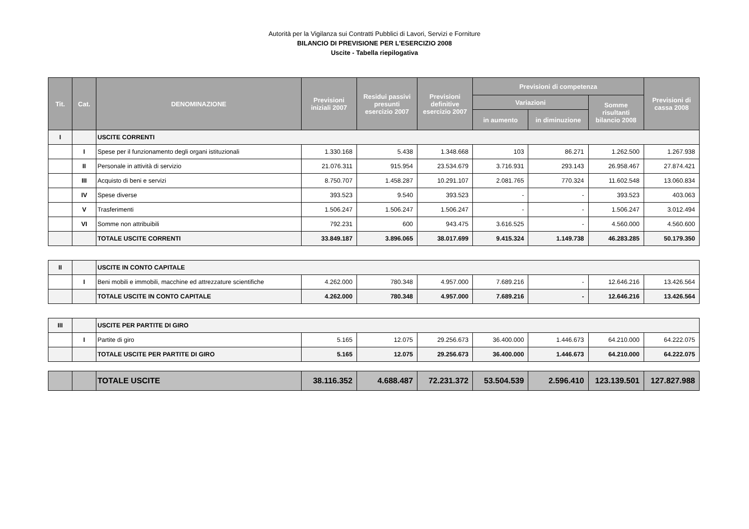Autorità per la Vigilanza sui Contratti Pubblici di Lavori, Servizi e Forniture
BILANCIO DI PREVISIONE PER L'ESERCIZIO 2008
Uscite - Tabella riepilogativa
| Tit. | Cat. | DENOMINAZIONE | Previsioni iniziali 2007 | Residui passivi presunti esercizio 2007 | Previsioni definitive esercizio 2007 | Previsioni di competenza | | | Previsioni di cassa 2008 |
| --- | --- | --- | --- | --- | --- | --- | --- | --- | --- |
| | | | | | | Variazioni | | Somme risultanti bilancio 2008 | |
| | | | | | | in aumento | in diminuzione | | |
| I | | USCITE CORRENTI | | | | | | | |
| | I | Spese per il funzionamento degli organi istituzionali | 1.330.168 | 5.438 | 1.348.668 | 103 | 86.271 | 1.262.500 | 1.267.938 |
| | II | Personale in attività di servizio | 21.076.311 | 915.954 | 23.534.679 | 3.716.931 | 293.143 | 26.958.467 | 27.874.421 |
| | III | Acquisto di beni e servizi | 8.750.707 | 1.458.287 | 10.291.107 | 2.081.765 | 770.324 | 11.602.548 | 13.060.834 |
| | IV | Spese diverse | 393.523 | 9.540 | 393.523 | - | - | 393.523 | 403.063 |
| | V | Trasferimenti | 1.506.247 | 1.506.247 | 1.506.247 | - | - | 1.506.247 | 3.012.494 |
| | VI | Somme non attribuibili | 792.231 | 600 | 943.475 | 3.616.525 | - | 4.560.000 | 4.560.600 |
| | | TOTALE USCITE CORRENTI | 33.849.187 | 3.896.065 | 38.017.699 | 9.415.324 | 1.149.738 | 46.283.285 | 50.179.350 |
| II | | USCITE IN CONTO CAPITALE | | | | | | | |
| | I | Beni mobili e immobili, macchine ed attrezzature scientifiche | 4.262.000 | 780.348 | 4.957.000 | 7.689.216 | - | 12.646.216 | 13.426.564 |
| | | TOTALE USCITE IN CONTO CAPITALE | 4.262.000 | 780.348 | 4.957.000 | 7.689.216 | - | 12.646.216 | 13.426.564 |
| III | | USCITE PER PARTITE DI GIRO | | | | | | | |
| | I | Partite di giro | 5.165 | 12.075 | 29.256.673 | 36.400.000 | 1.446.673 | 64.210.000 | 64.222.075 |
| | | TOTALE USCITE PER PARTITE DI GIRO | 5.165 | 12.075 | 29.256.673 | 36.400.000 | 1.446.673 | 64.210.000 | 64.222.075 |
| | | TOTALE USCITE | 38.116.352 | 4.688.487 | 72.231.372 | 53.504.539 | 2.596.410 | 123.139.501 | 127.827.988 |